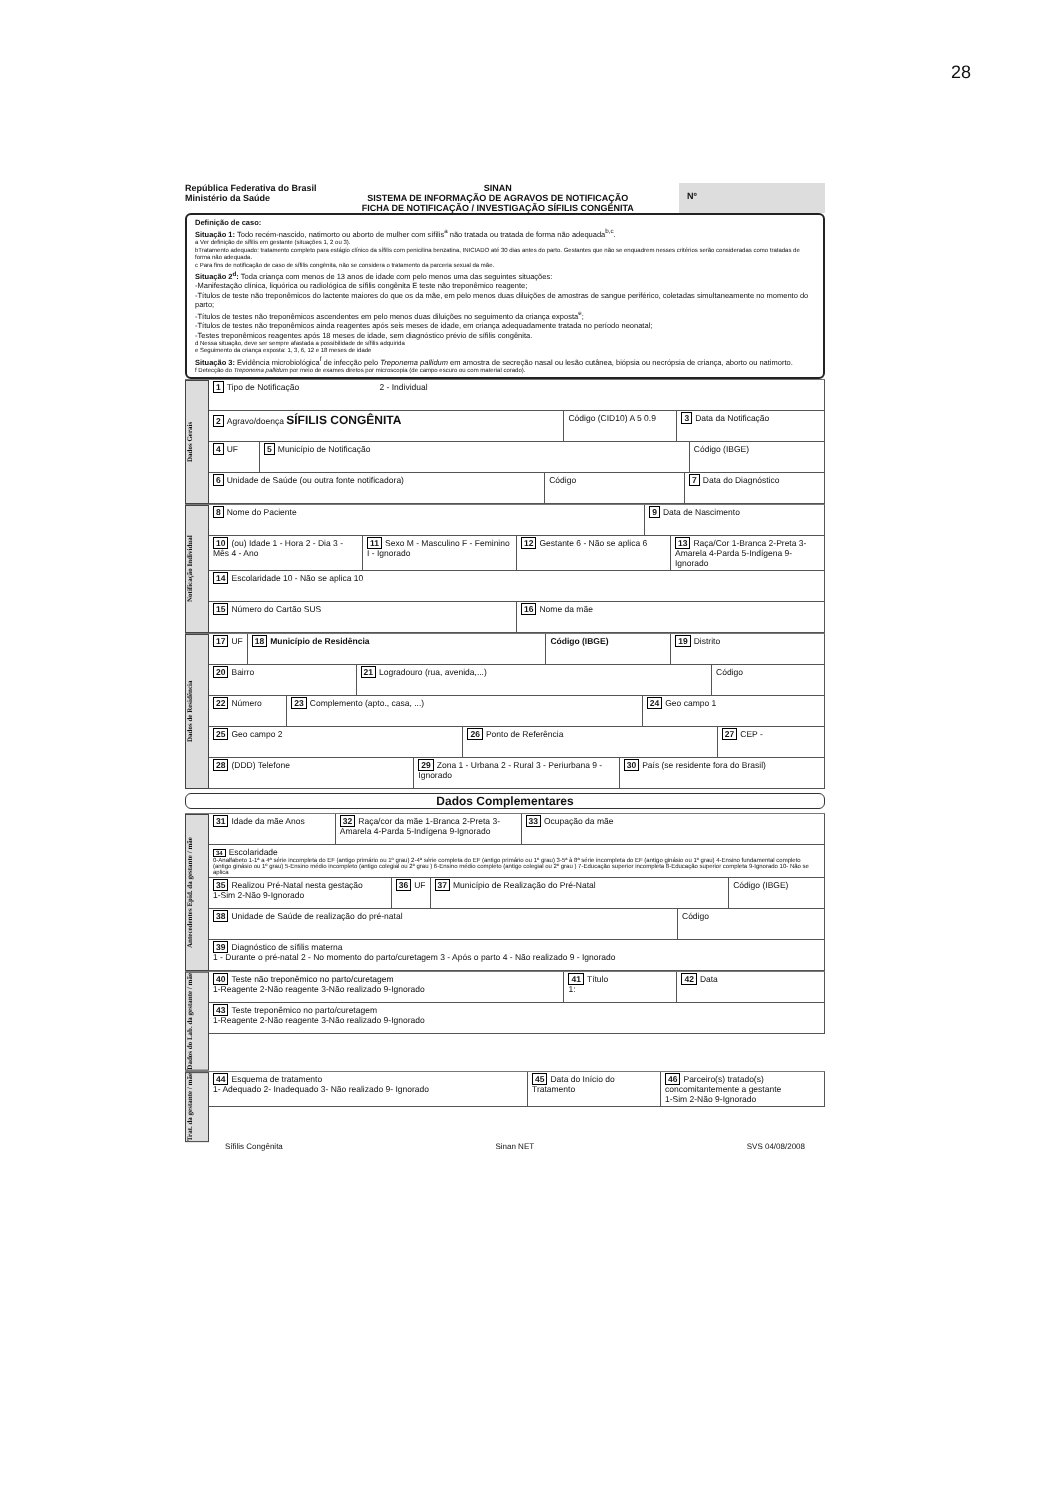28
República Federativa do Brasil
Ministério da Saúde
SINAN
SISTEMA DE INFORMAÇÃO DE AGRAVOS DE NOTIFICAÇÃO
FICHA DE NOTIFICAÇÃO / INVESTIGAÇÃO SÍFILIS CONGÊNITA
Nº
Definição de caso:
Situação 1: Todo recém-nascido, natimorto ou aborto de mulher com sífilis<sup>a</sup> não tratada ou tratada de forma não adequada<sup>b,c</sup>.
a Ver definição de sífilis em gestante (situações 1, 2 ou 3).
bTratamento adequado: tratamento completo para estágio clínico da sífilis com penicilina benzatina, INICIADO até 30 dias antes do parto. Gestantes que não se enquadrem nesses critérios serão consideradas como tratadas de forma não adequada.
c Para fins de notificação de caso de sífilis congênita, não se considera o tratamento da parceria sexual da mãe.
Situação 2<sup>d</sup>: Toda criança com menos de 13 anos de idade com pelo menos uma das seguintes situações:
-Manifestação clínica, liquórica ou radiológica de sífilis congênita E teste não treponêmico reagente;
-Títulos de teste não treponêmicos do lactente maiores do que os da mãe, em pelo menos duas diluições de amostras de sangue periférico, coletadas simultaneamente no momento do parto;
-Títulos de testes não treponêmicos ascendentes em pelo menos duas diluições no seguimento da criança exposta<sup>e</sup>;
-Títulos de testes não treponêmicos ainda reagentes após seis meses de idade, em criança adequadamente tratada no período neonatal;
-Testes treponêmicos reagentes após 18 meses de idade, sem diagnóstico prévio de sífilis congênita.
d Nessa situação, deve ser sempre afastada a possibilidade de sífilis adquirida
e Seguimento da criança exposta: 1, 3, 6, 12 e 18 meses de idade
Situação 3: Evidência microbiológica<sup>f</sup> de infecção pelo Treponema pallidum em amostra de secreção nasal ou lesão cutânea, biópsia ou necrópsia de criança, aborto ou natimorto.
f Detecção do Treponema pallidum por meio de exames diretos por microscopia (de campo escuro ou com material corado).
Dados Gerais
1 Tipo de Notificação 2 - Individual
2 Agravo/doença SÍFILIS CONGÊNITA
Código (CID10) A 5 0.9 3 Data da Notificação
4 UF 5 Município de Notificação Código (IBGE)
6 Unidade de Saúde (ou outra fonte notificadora)
Código 7 Data do Diagnóstico
Notificação Individual
8 Nome do Paciente 9 Data de Nascimento
10 (ou) Idade 1 - Hora 2 - Dia 3 - Mês 4 - Ano
11 Sexo M - Masculino F - Feminino I - Ignorado
12 Gestante 6 - Não se aplica 6
13 Raça/Cor 1-Branca 2-Preta 3-Amarela 4-Parda 5-Indígena 9- Ignorado
14 Escolaridade 10 - Não se aplica 10
15 Número do Cartão SUS 16 Nome da mãe
Dados de Residência
17 UF 18 Município de Residência Código (IBGE) 19 Distrito
20 Bairro 21 Logradouro (rua, avenida,...)
Código
22 Número 23 Complemento (apto., casa, ...)
24 Geo campo 1
25 Geo campo 2 26 Ponto de Referência 27 CEP -
28 (DDD) Telefone 29 Zona 1 - Urbana 2 - Rural 3 - Periurbana 9 - Ignorado
30 País (se residente fora do Brasil)
Dados Complementares
Antecedentes Epid. da gestante / mãe
31 Idade da mãe Anos 32 Raça/cor da mãe 1-Branca 2-Preta 3-Amarela 4-Parda 5-Indígena 9-Ignorado
33 Ocupação da mãe
34 Escolaridade
0-Analfabeto 1-1ª a 4ª série incompleta do EF (antigo primário ou 1º grau) 2-4ª série completa do EF (antigo primário ou 1º grau) 3-5ª à 8ª série incompleta do EF (antigo ginásio ou 1º grau) 4-Ensino fundamental completo (antigo ginásio ou 1º grau) 5-Ensino médio incompleto (antigo colegial ou 2º grau ) 6-Ensino médio completo (antigo colegial ou 2º grau ) 7-Educação superior incompleta 8-Educação superior completa 9-Ignorado 10- Não se aplica
35 Realizou Pré-Natal nesta gestação
1-Sim 2-Não 9-Ignorado
36 UF 37 Município de Realização do Pré-Natal
Código (IBGE)
38 Unidade de Saúde de realização do pré-natal
Código
39 Diagnóstico de sífilis materna
1 - Durante o pré-natal 2 - No momento do parto/curetagem 3 - Após o parto 4 - Não realizado 9 - Ignorado
Dados do Lab. da gestante / mãe
40 Teste não treponêmico no parto/curetagem
1-Reagente 2-Não reagente 3-Não realizado 9-Ignorado
41 Título
1:
42 Data
43 Teste treponêmico no parto/curetagem
1-Reagente 2-Não reagente 3-Não realizado 9-Ignorado
Trat. da gestante / mãe
44 Esquema de tratamento
1- Adequado 2- Inadequado 3- Não realizado 9- Ignorado
45 Data do Início do Tratamento
46 Parceiro(s) tratado(s) concomitantemente a gestante
1-Sim 2-Não 9-Ignorado
Sífilis Congênita Sinan NET SVS 04/08/2008